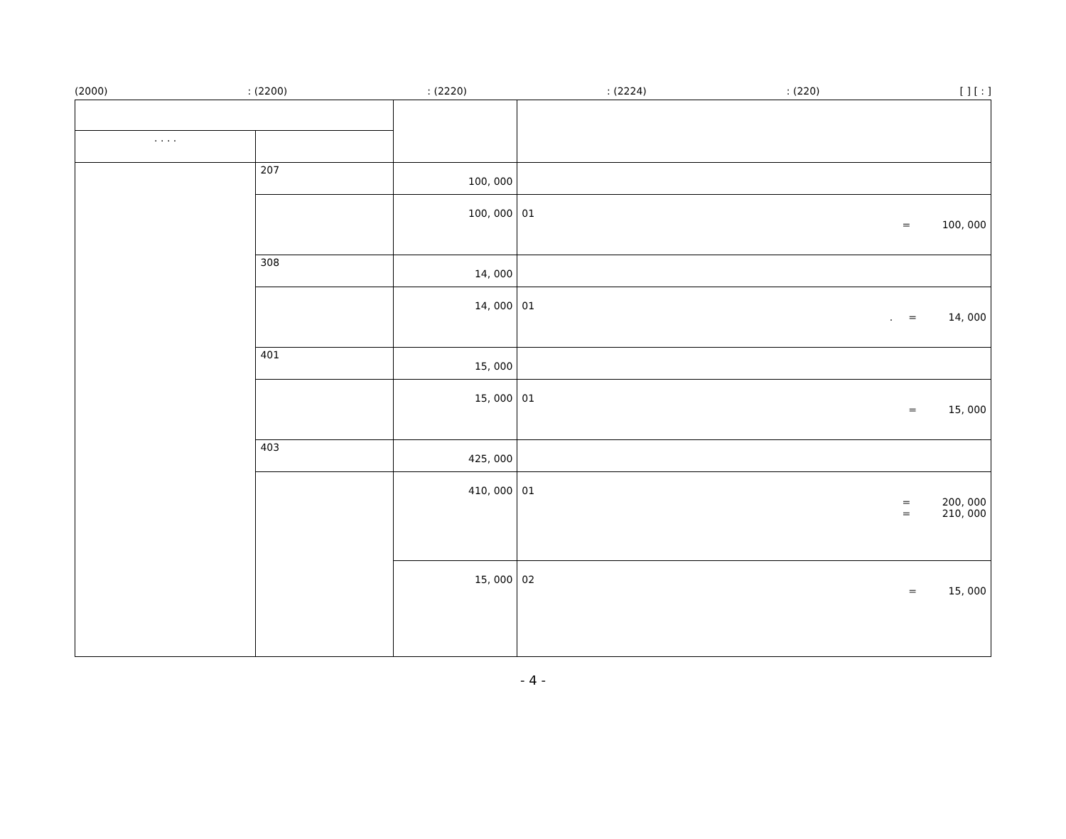(2000): (2200): (2220): (2224): (220) [ ] [ : ]
| . . . . | | | |
| | 207 | 100, 000 | |
| | | 100, 000 | 01 = 100, 000 |
| | 308 | 14, 000 | |
| | | 14, 000 | 01 . = 14, 000 |
| | 401 | 15, 000 | |
| | | 15, 000 | 01 = 15, 000 |
| | 403 | 425, 000 | |
| | | 410, 000 | 01 = 200, 000 = 210, 000 |
| | | 15, 000 | 02 = 15, 000 |
- 4 -